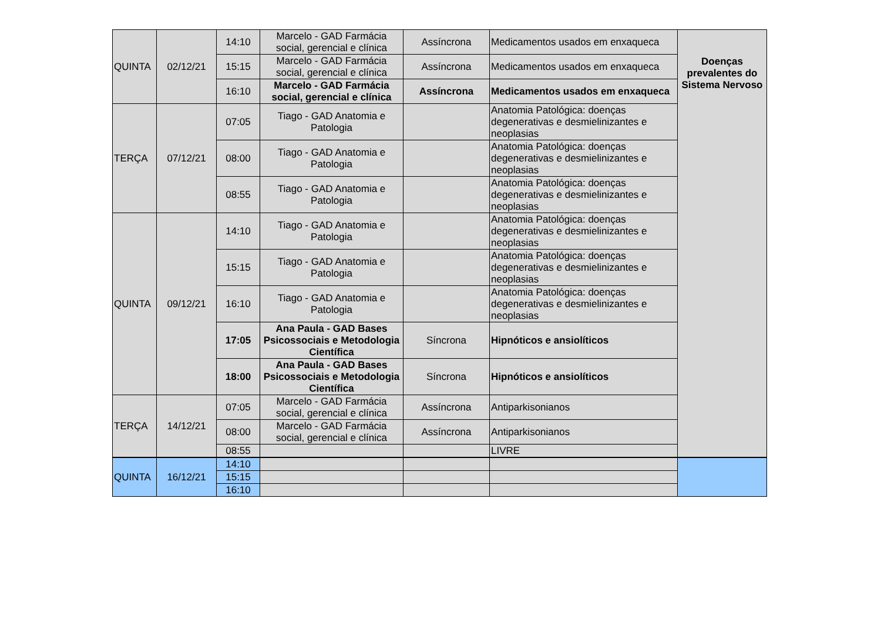| QUINTA | 02/12/21 | 14:10 | Marcelo - GAD Farmácia social, gerencial e clínica | Assíncrona | Medicamentos usados em enxaqueca | Doenças prevalentes do Sistema Nervoso |
| | | 15:15 | Marcelo - GAD Farmácia social, gerencial e clínica | Assíncrona | Medicamentos usados em enxaqueca | |
| | | 16:10 | Marcelo - GAD Farmácia social, gerencial e clínica | Assíncrona | Medicamentos usados em enxaqueca | |
| TERÇA | 07/12/21 | 07:05 | Tiago - GAD Anatomia e Patologia | | Anatomia Patológica: doenças degenerativas e desmielinizantes e neoplasias | |
| | | 08:00 | Tiago - GAD Anatomia e Patologia | | Anatomia Patológica: doenças degenerativas e desmielinizantes e neoplasias | |
| | | 08:55 | Tiago - GAD Anatomia e Patologia | | Anatomia Patológica: doenças degenerativas e desmielinizantes e neoplasias | |
| QUINTA | 09/12/21 | 14:10 | Tiago - GAD Anatomia e Patologia | | Anatomia Patológica: doenças degenerativas e desmielinizantes e neoplasias | |
| | | 15:15 | Tiago - GAD Anatomia e Patologia | | Anatomia Patológica: doenças degenerativas e desmielinizantes e neoplasias | |
| | | 16:10 | Tiago - GAD Anatomia e Patologia | | Anatomia Patológica: doenças degenerativas e desmielinizantes e neoplasias | |
| | | 17:05 | Ana Paula - GAD Bases Psicossociais e Metodologia Científica | Síncrona | Hipnóticos e ansiolíticos | |
| | | 18:00 | Ana Paula - GAD Bases Psicossociais e Metodologia Científica | Síncrona | Hipnóticos e ansiolíticos | |
| TERÇA | 14/12/21 | 07:05 | Marcelo - GAD Farmácia social, gerencial e clínica | Assíncrona | Antiparkisonianos | |
| | | 08:00 | Marcelo - GAD Farmácia social, gerencial e clínica | Assíncrona | Antiparkisonianos | |
| | | 08:55 | | | LIVRE | |
| QUINTA | 16/12/21 | 14:10 | | | | |
| | | 15:15 | | | | |
| | | 16:10 | | | | |